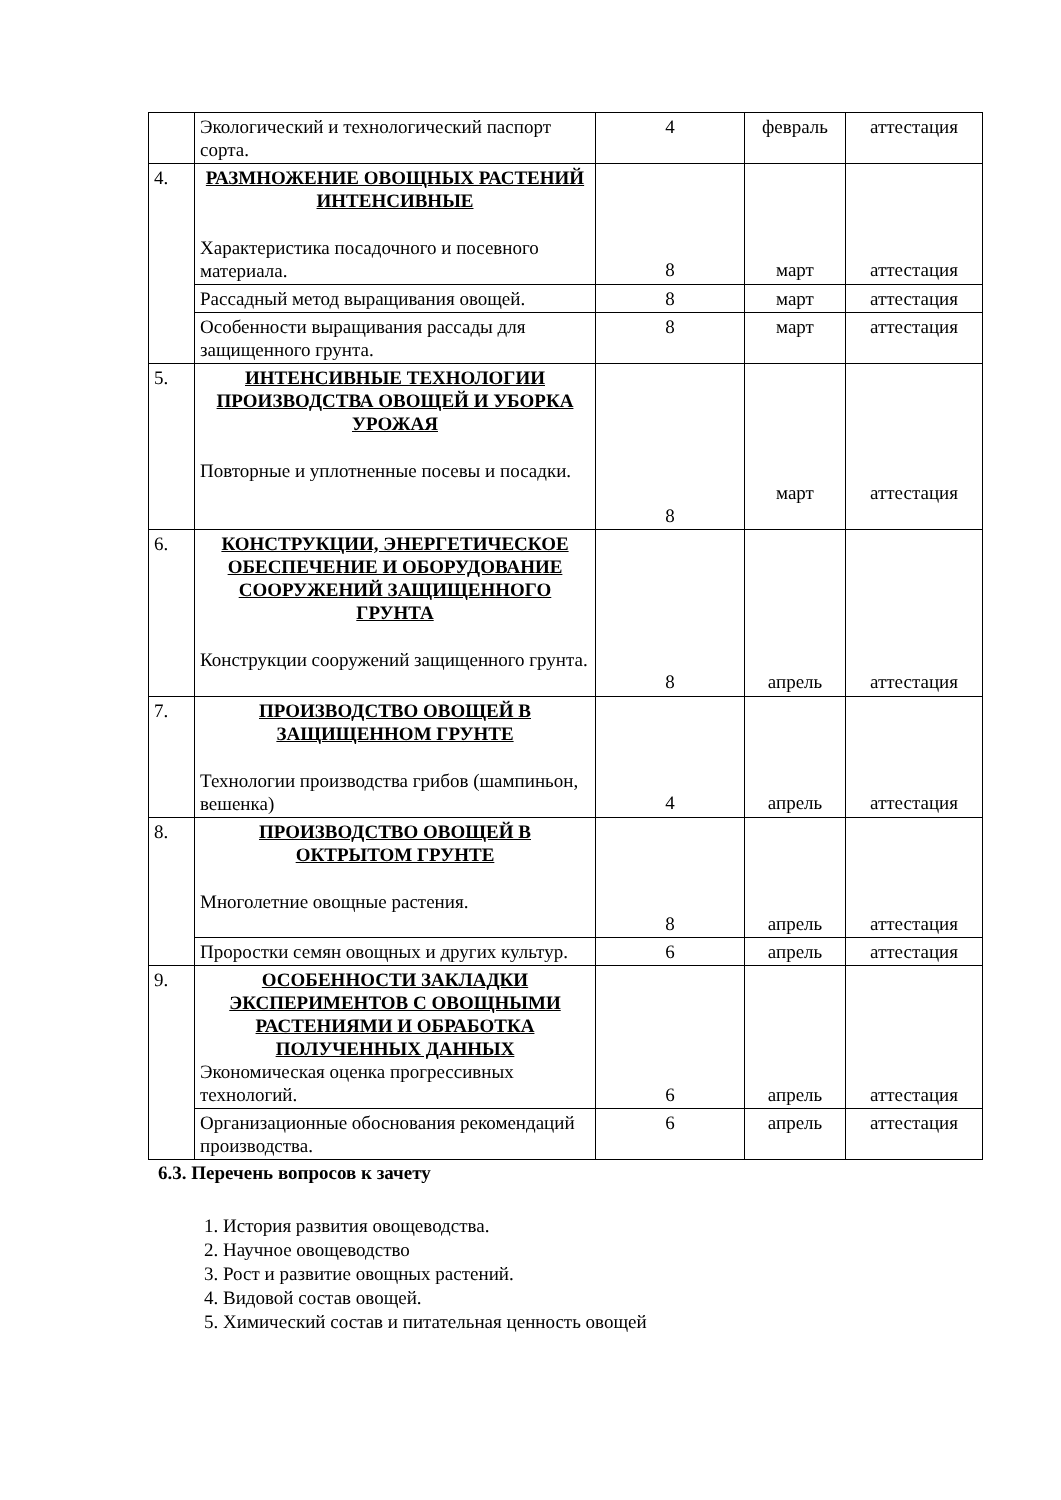| | Экологический и технологический паспорт сорта. | 4 | февраль | аттестация |
| 4. | РАЗМНОЖЕНИЕ ОВОЩНЫХ РАСТЕНИЙ ИНТЕНСИВНЫЕ Характеристика посадочного и посевного материала. | 8 | март | аттестация |
| | Рассадный метод выращивания овощей. | 8 | март | аттестация |
| | Особенности выращивания рассады для защищенного грунта. | 8 | март | аттестация |
| 5. | ИНТЕНСИВНЫЕ ТЕХНОЛОГИИ ПРОИЗВОДСТВА ОВОЩЕЙ И УБОРКА УРОЖАЯ Повторные и уплотненные посевы и посадки. | 8 | март | аттестация |
| 6. | КОНСТРУКЦИИ, ЭНЕРГЕТИЧЕСКОЕ ОБЕСПЕЧЕНИЕ И ОБОРУДОВАНИЕ СООРУЖЕНИЙ ЗАЩИЩЕННОГО ГРУНТА Конструкции сооружений защищенного грунта. | 8 | апрель | аттестация |
| 7. | ПРОИЗВОДСТВО ОВОЩЕЙ В ЗАЩИЩЕННОМ ГРУНТЕ Технологии производства грибов (шампиньон, вешенка) | 4 | апрель | аттестация |
| 8. | ПРОИЗВОДСТВО ОВОЩЕЙ В ОКТРЫТОМ ГРУНТЕ Многолетние овощные растения. | 8 | апрель | аттестация |
| | Проростки семян овощных и других культур. | 6 | апрель | аттестация |
| 9. | ОСОБЕННОСТИ ЗАКЛАДКИ ЭКСПЕРИМЕНТОВ С ОВОЩНЫМИ РАСТЕНИЯМИ И ОБРАБОТКА ПОЛУЧЕННЫХ ДАННЫХ Экономическая оценка прогрессивных технологий. | 6 | апрель | аттестация |
| | Организационные обоснования рекомендаций производства. | 6 | апрель | аттестация |
6.3. Перечень вопросов к зачету
1. История развития овощеводства.
2. Научное овощеводство
3. Рост и развитие овощных растений.
4. Видовой состав овощей.
5. Химический состав и питательная ценность овощей